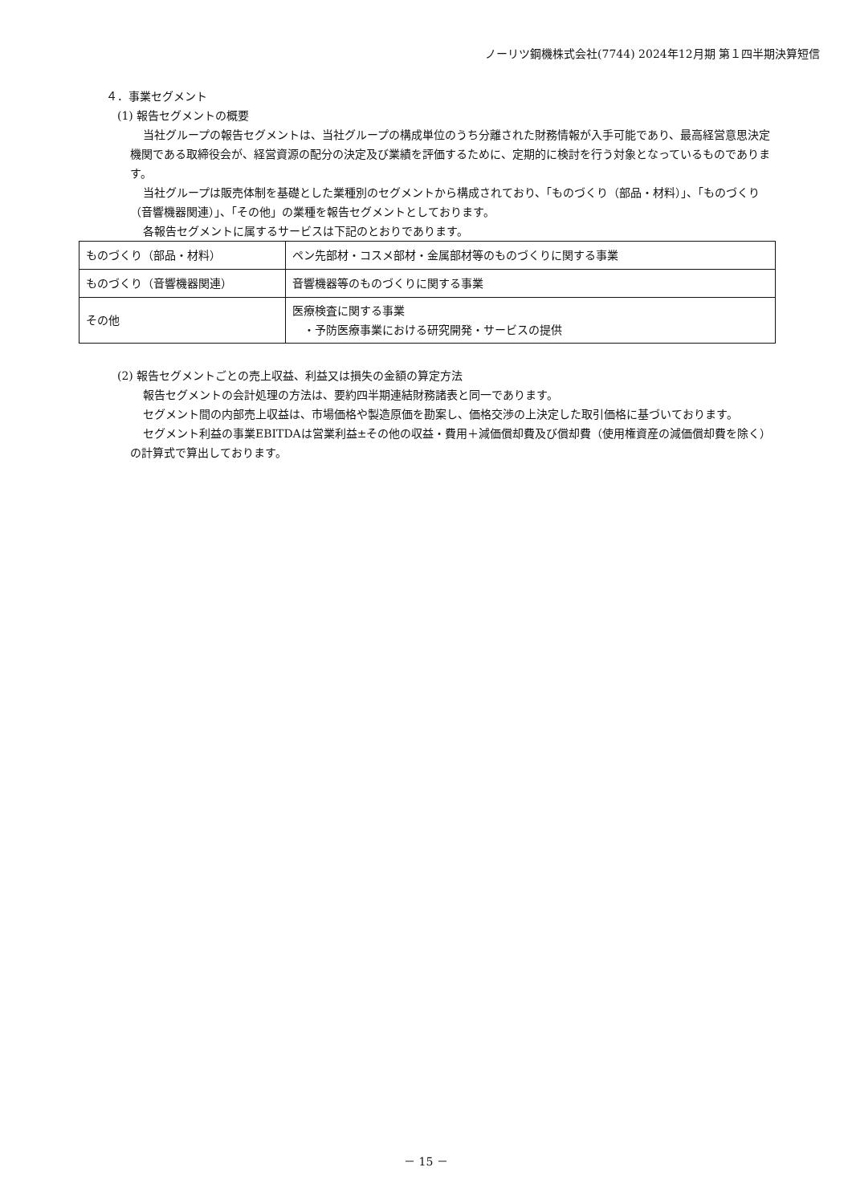ノーリツ鋼機株式会社(7744) 2024年12月期 第１四半期決算短信
４．事業セグメント
(1) 報告セグメントの概要
当社グループの報告セグメントは、当社グループの構成単位のうち分離された財務情報が入手可能であり、最高経営意思決定機関である取締役会が、経営資源の配分の決定及び業績を評価するために、定期的に検討を行う対象となっているものであります。
当社グループは販売体制を基礎とした業種別のセグメントから構成されており、「ものづくり（部品・材料）」、「ものづくり（音響機器関連）」、「その他」の業種を報告セグメントとしております。
各報告セグメントに属するサービスは下記のとおりであります。
| ものづくり（部品・材料） | ペン先部材・コスメ部材・金属部材等のものづくりに関する事業 |
| ものづくり（音響機器関連） | 音響機器等のものづくりに関する事業 |
| その他 | 医療検査に関する事業 ・予防医療事業における研究開発・サービスの提供 |
(2) 報告セグメントごとの売上収益、利益又は損失の金額の算定方法
報告セグメントの会計処理の方法は、要約四半期連結財務諸表と同一であります。
セグメント間の内部売上収益は、市場価格や製造原価を勘案し、価格交渉の上決定した取引価格に基づいております。
セグメント利益の事業EBITDAは営業利益±その他の収益・費用＋減価償却費及び償却費（使用権資産の減価償却費を除く）の計算式で算出しております。
－ 15 －